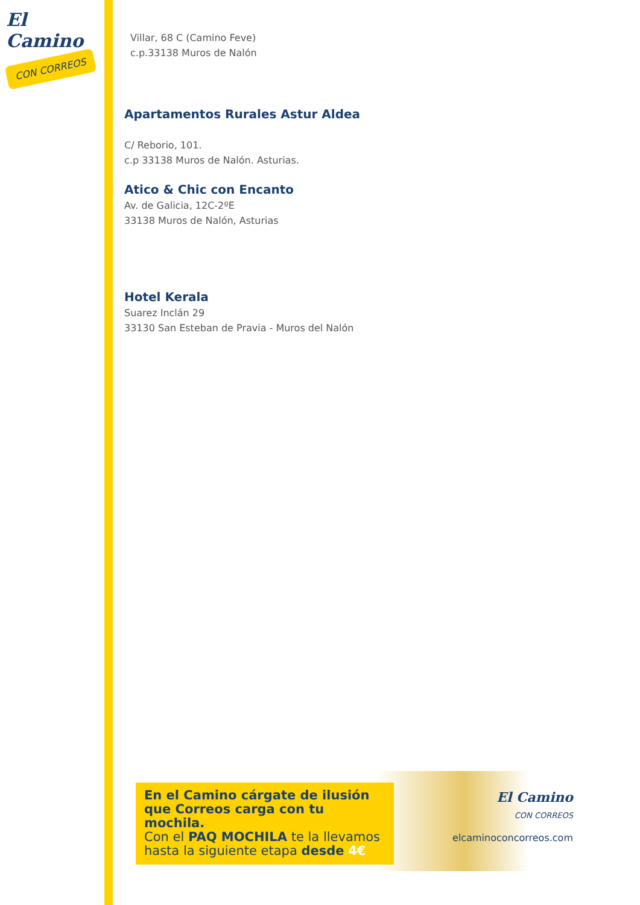El Camino
CON CORREOS
Villar, 68 C (Camino Feve)
c.p.33138 Muros de Nalón
Apartamentos Rurales Astur Aldea
C/ Reborio, 101.
c.p 33138 Muros de Nalón. Asturias.
Atico & Chic con Encanto
Av. de Galicia, 12C-2ºE
33138 Muros de Nalón, Asturias
Hotel Kerala
Suarez Inclán 29
33130 San Esteban de Pravia - Muros del Nalón
En el Camino cárgate de ilusión que Correos carga con tu mochila.
Con el PAQ MOCHILA te la llevamos hasta la siguiente etapa desde 4€
El Camino
CON CORREOS
elcaminoconcorreos.com